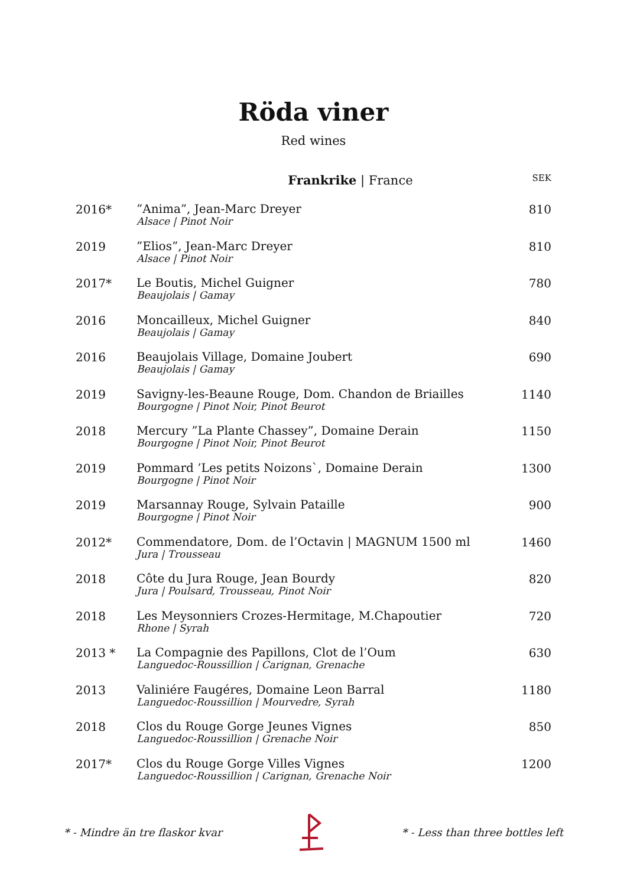Röda viner
Red wines
| | Frankrike / France | SEK |
| --- | --- | --- |
| 2016* | ”Anima”, Jean-Marc Dreyer Alsace / Pinot Noir | 810 |
| 2019 | ”Elios”, Jean-Marc Dreyer Alsace / Pinot Noir | 810 |
| 2017* | Le Boutis, Michel Guigner Beaujolais / Gamay | 780 |
| 2016 | Moncailleux, Michel Guigner Beaujolais / Gamay | 840 |
| 2016 | Beaujolais Village, Domaine Joubert Beaujolais / Gamay | 690 |
| 2019 | Savigny-les-Beaune Rouge, Dom. Chandon de Briailles Bourgogne / Pinot Noir, Pinot Beurot | 1140 |
| 2018 | Mercury ”La Plante Chassey”, Domaine Derain Bourgogne / Pinot Noir, Pinot Beurot | 1150 |
| 2019 | Pommard ’Les petits Noizons`, Domaine Derain Bourgogne / Pinot Noir | 1300 |
| 2019 | Marsannay Rouge, Sylvain Pataille Bourgogne / Pinot Noir | 900 |
| 2012* | Commendatore, Dom. de l’Octavin / MAGNUM 1500 ml Jura / Trousseau | 1460 |
| 2018 | Côte du Jura Rouge, Jean Bourdy Jura / Poulsard, Trousseau, Pinot Noir | 820 |
| 2018 | Les Meysonniers Crozes-Hermitage, M.Chapoutier Rhone / Syrah | 720 |
| 2013 * | La Compagnie des Papillons, Clot de l’Oum Languedoc-Roussillion / Carignan, Grenache | 630 |
| 2013 | Valiniére Faugéres, Domaine Leon Barral Languedoc-Roussillion / Mourvedre, Syrah | 1180 |
| 2018 | Clos du Rouge Gorge Jeunes Vignes Languedoc-Roussillion / Grenache Noir | 850 |
| 2017* | Clos du Rouge Gorge Villes Vignes Languedoc-Roussillion / Carignan, Grenache Noir | 1200 |
* - Mindre än tre flaskor kvar * - Less than three bottles left